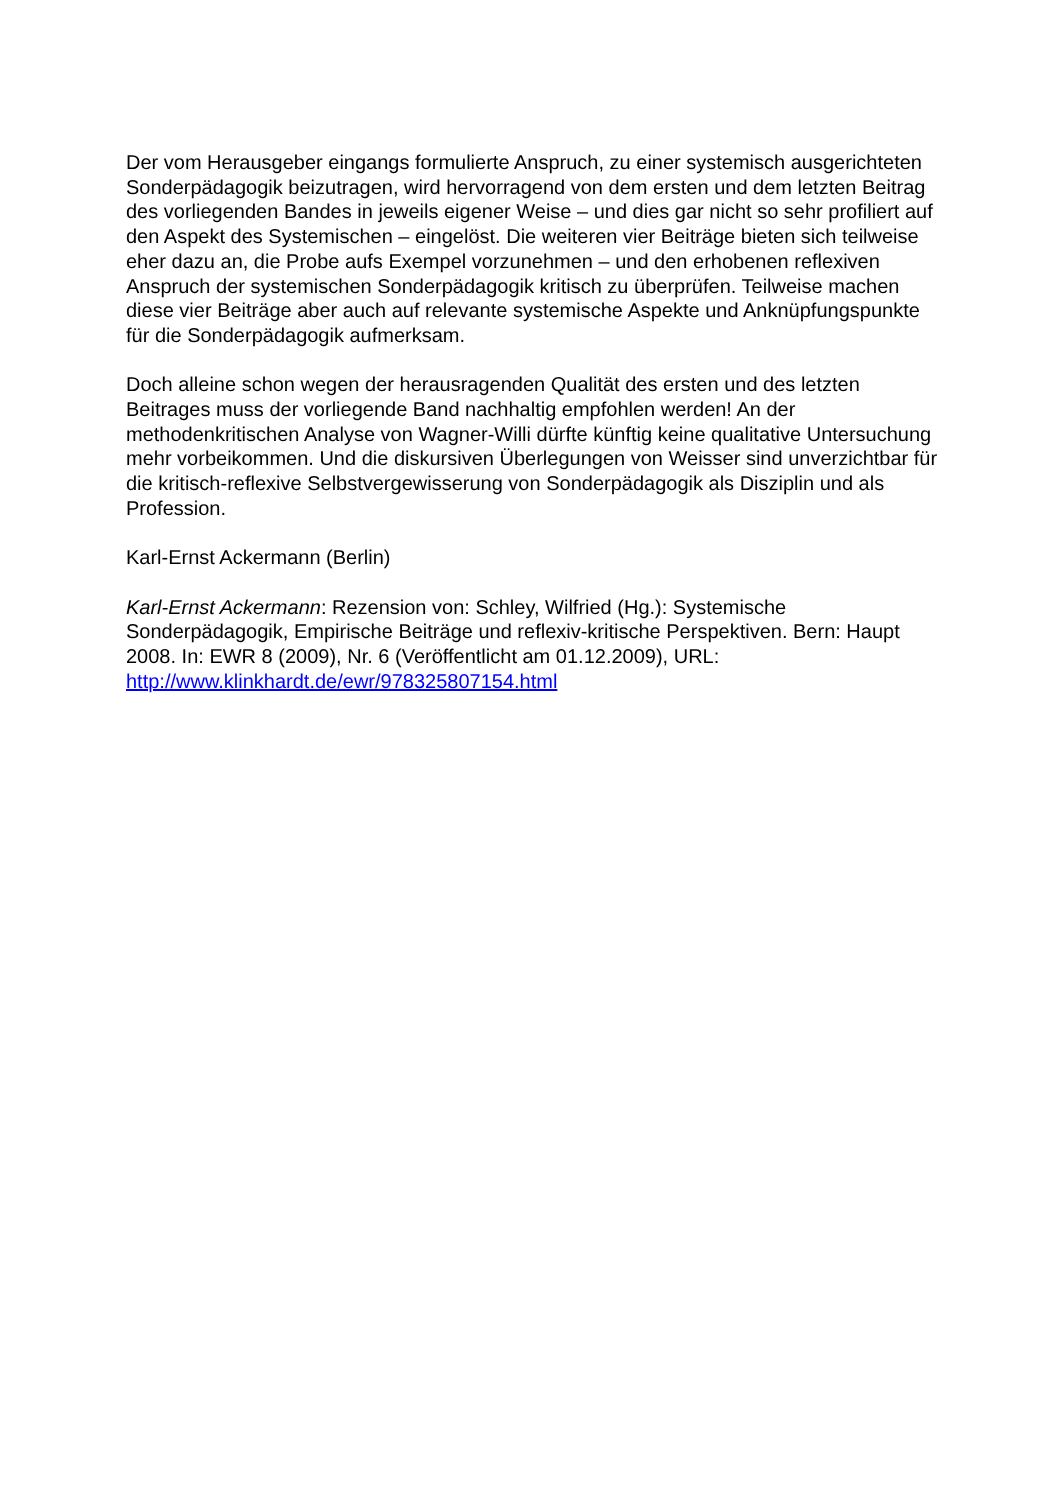Der vom Herausgeber eingangs formulierte Anspruch, zu einer systemisch ausgerichteten Sonderpädagogik beizutragen, wird hervorragend von dem ersten und dem letzten Beitrag des vorliegenden Bandes in jeweils eigener Weise – und dies gar nicht so sehr profiliert auf den Aspekt des Systemischen – eingelöst. Die weiteren vier Beiträge bieten sich teilweise eher dazu an, die Probe aufs Exempel vorzunehmen – und den erhobenen reflexiven Anspruch der systemischen Sonderpädagogik kritisch zu überprüfen. Teilweise machen diese vier Beiträge aber auch auf relevante systemische Aspekte und Anknüpfungspunkte für die Sonderpädagogik aufmerksam.
Doch alleine schon wegen der herausragenden Qualität des ersten und des letzten Beitrages muss der vorliegende Band nachhaltig empfohlen werden! An der methodenkritischen Analyse von Wagner-Willi dürfte künftig keine qualitative Untersuchung mehr vorbeikommen. Und die diskursiven Überlegungen von Weisser sind unverzichtbar für die kritisch-reflexive Selbstvergewisserung von Sonderpädagogik als Disziplin und als Profession.
Karl-Ernst Ackermann (Berlin)
Karl-Ernst Ackermann: Rezension von: Schley, Wilfried (Hg.): Systemische Sonderpädagogik, Empirische Beiträge und reflexiv-kritische Perspektiven. Bern: Haupt 2008. In: EWR 8 (2009), Nr. 6 (Veröffentlicht am 01.12.2009), URL: http://www.klinkhardt.de/ewr/978325807154.html